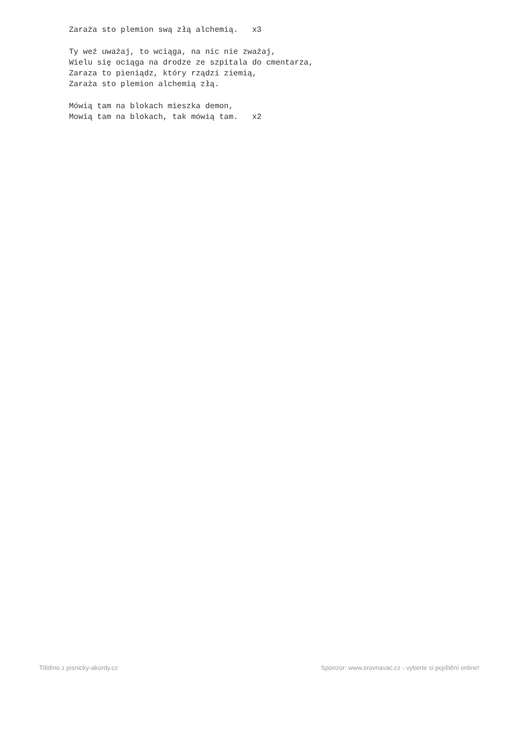Zaraża sto plemion swą złą alchemią.   x3

Ty weź uważaj, to wciąga, na nic nie zważaj,
Wielu się ociąga na drodze ze szpitala do cmentarza,
Zaraza to pieniądz, który rządzi ziemią,
Zaraża sto plemion alchemią złą.

Mówią tam na blokach mieszka demon,
Mowią tam na blokach, tak mówią tam.   x2
Tištěno z pisnicky-akordy.cz Sponzor: www.srovnavac.cz - vyberte si pojištění online!